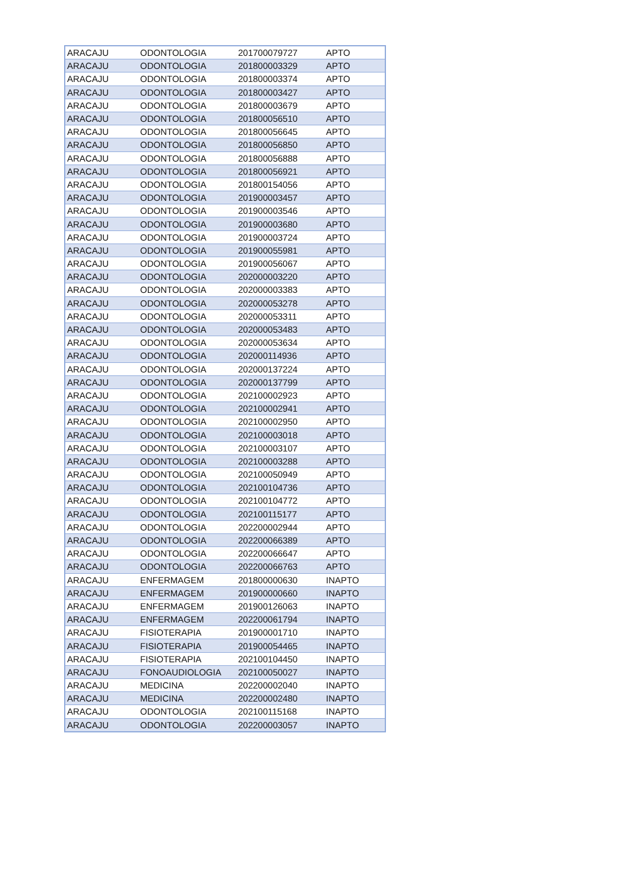| ARACAJU | ODONTOLOGIA | 201700079727 | APTO |
| ARACAJU | ODONTOLOGIA | 201800003329 | APTO |
| ARACAJU | ODONTOLOGIA | 201800003374 | APTO |
| ARACAJU | ODONTOLOGIA | 201800003427 | APTO |
| ARACAJU | ODONTOLOGIA | 201800003679 | APTO |
| ARACAJU | ODONTOLOGIA | 201800056510 | APTO |
| ARACAJU | ODONTOLOGIA | 201800056645 | APTO |
| ARACAJU | ODONTOLOGIA | 201800056850 | APTO |
| ARACAJU | ODONTOLOGIA | 201800056888 | APTO |
| ARACAJU | ODONTOLOGIA | 201800056921 | APTO |
| ARACAJU | ODONTOLOGIA | 201800154056 | APTO |
| ARACAJU | ODONTOLOGIA | 201900003457 | APTO |
| ARACAJU | ODONTOLOGIA | 201900003546 | APTO |
| ARACAJU | ODONTOLOGIA | 201900003680 | APTO |
| ARACAJU | ODONTOLOGIA | 201900003724 | APTO |
| ARACAJU | ODONTOLOGIA | 201900055981 | APTO |
| ARACAJU | ODONTOLOGIA | 201900056067 | APTO |
| ARACAJU | ODONTOLOGIA | 202000003220 | APTO |
| ARACAJU | ODONTOLOGIA | 202000003383 | APTO |
| ARACAJU | ODONTOLOGIA | 202000053278 | APTO |
| ARACAJU | ODONTOLOGIA | 202000053311 | APTO |
| ARACAJU | ODONTOLOGIA | 202000053483 | APTO |
| ARACAJU | ODONTOLOGIA | 202000053634 | APTO |
| ARACAJU | ODONTOLOGIA | 202000114936 | APTO |
| ARACAJU | ODONTOLOGIA | 202000137224 | APTO |
| ARACAJU | ODONTOLOGIA | 202000137799 | APTO |
| ARACAJU | ODONTOLOGIA | 202100002923 | APTO |
| ARACAJU | ODONTOLOGIA | 202100002941 | APTO |
| ARACAJU | ODONTOLOGIA | 202100002950 | APTO |
| ARACAJU | ODONTOLOGIA | 202100003018 | APTO |
| ARACAJU | ODONTOLOGIA | 202100003107 | APTO |
| ARACAJU | ODONTOLOGIA | 202100003288 | APTO |
| ARACAJU | ODONTOLOGIA | 202100050949 | APTO |
| ARACAJU | ODONTOLOGIA | 202100104736 | APTO |
| ARACAJU | ODONTOLOGIA | 202100104772 | APTO |
| ARACAJU | ODONTOLOGIA | 202100115177 | APTO |
| ARACAJU | ODONTOLOGIA | 202200002944 | APTO |
| ARACAJU | ODONTOLOGIA | 202200066389 | APTO |
| ARACAJU | ODONTOLOGIA | 202200066647 | APTO |
| ARACAJU | ODONTOLOGIA | 202200066763 | APTO |
| ARACAJU | ENFERMAGEM | 201800000630 | INAPTO |
| ARACAJU | ENFERMAGEM | 201900000660 | INAPTO |
| ARACAJU | ENFERMAGEM | 201900126063 | INAPTO |
| ARACAJU | ENFERMAGEM | 202200061794 | INAPTO |
| ARACAJU | FISIOTERAPIA | 201900001710 | INAPTO |
| ARACAJU | FISIOTERAPIA | 201900054465 | INAPTO |
| ARACAJU | FISIOTERAPIA | 202100104450 | INAPTO |
| ARACAJU | FONOAUDIOLOGIA | 202100050027 | INAPTO |
| ARACAJU | MEDICINA | 202200002040 | INAPTO |
| ARACAJU | MEDICINA | 202200002480 | INAPTO |
| ARACAJU | ODONTOLOGIA | 202100115168 | INAPTO |
| ARACAJU | ODONTOLOGIA | 202200003057 | INAPTO |